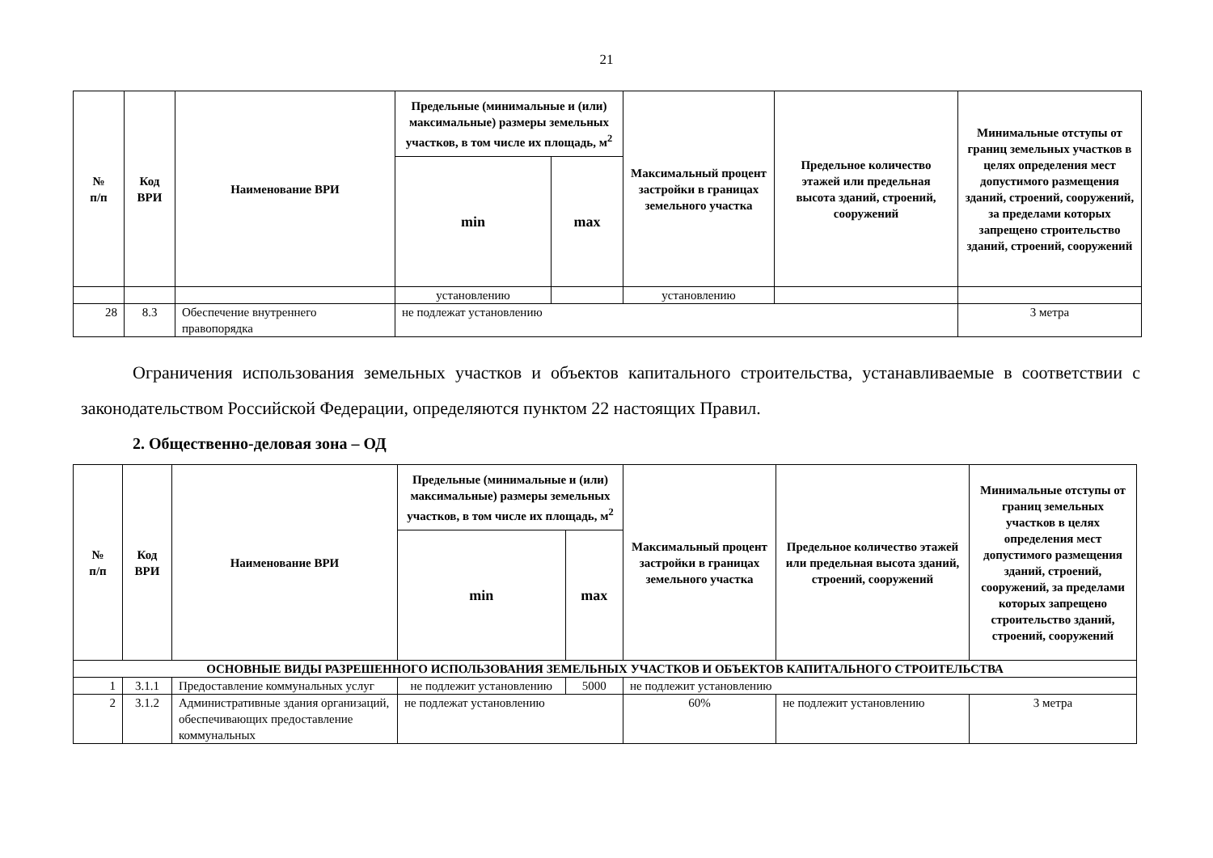21
| № п/п | Код ВРИ | Наименование ВРИ | Предельные (минимальные и (или) максимальные) размеры земельных участков, в том числе их площадь, м<sup>2</sup> | | Максимальный процент застройки в границах земельного участка | Предельное количество этажей или предельная высота зданий, строений, сооружений | Минимальные отступы от границ земельных участков в целях определения мест допустимого размещения зданий, строений, сооружений, за пределами которых запрещено строительство зданий, строений, сооружений |
| --- | --- | --- | --- | --- | --- | --- | --- |
| | | | min | max | | | |
| | | | установлению | | установлению | | |
| 28 | 8.3 | Обеспечение внутреннего правопорядка | не подлежат установлению | | | | 3 метра |
Ограничения использования земельных участков и объектов капитального строительства, устанавливаемые в соответствии с законодательством Российской Федерации, определяются пунктом 22 настоящих Правил.
2. Общественно-деловая зона – ОД
| № п/п | Код ВРИ | Наименование ВРИ | Предельные (минимальные и (или) максимальные) размеры земельных участков, в том числе их площадь, м<sup>2</sup> | | Максимальный процент застройки в границах земельного участка | Предельное количество этажей или предельная высота зданий, строений, сооружений | Минимальные отступы от границ земельных участков в целях определения мест допустимого размещения зданий, строений, сооружений, за пределами которых запрещено строительство зданий, строений, сооружений |
| --- | --- | --- | --- | --- | --- | --- | --- |
| | | | min | max | | | |
| ОСНОВНЫЕ ВИДЫ РАЗРЕШЕННОГО ИСПОЛЬЗОВАНИЯ ЗЕМЕЛЬНЫХ УЧАСТКОВ И ОБЪЕКТОВ КАПИТАЛЬНОГО СТРОИТЕЛЬСТВА | | | | | | | |
| 1 | 3.1.1 | Предоставление коммунальных услуг | не подлежит установлению | 5000 | не подлежит установлению | | |
| 2 | 3.1.2 | Административные здания организаций, обеспечивающих предоставление коммунальных | не подлежат установлению | | 60% | не подлежит установлению | 3 метра |